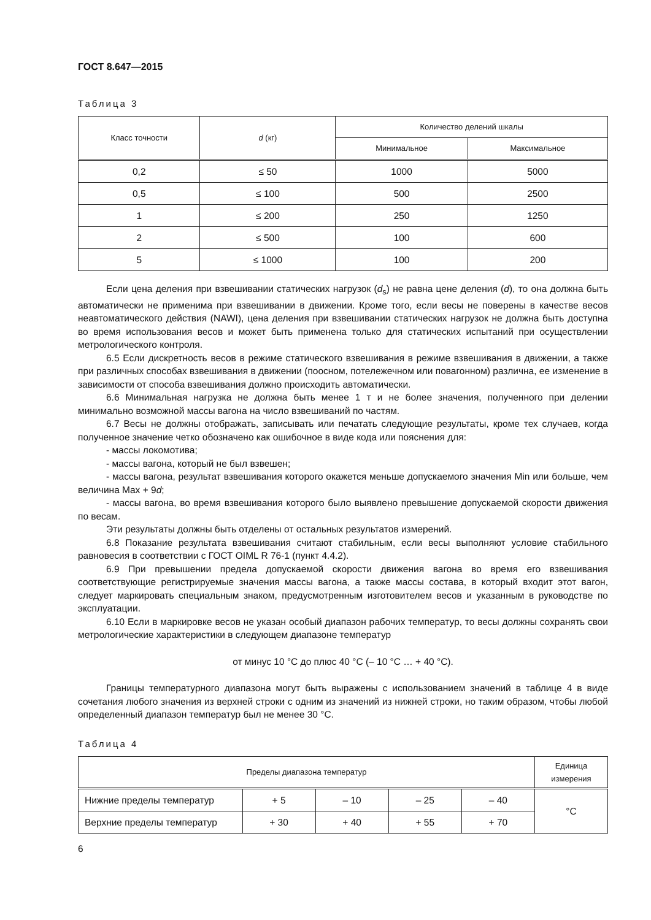ГОСТ 8.647—2015
Таблица 3
| Класс точности | d (кг) | Количество делений шкалы | |
| --- | --- | --- | --- |
| | | Минимальное | Максимальное |
| 0,2 | ≤ 50 | 1000 | 5000 |
| 0,5 | ≤ 100 | 500 | 2500 |
| 1 | ≤ 200 | 250 | 1250 |
| 2 | ≤ 500 | 100 | 600 |
| 5 | ≤ 1000 | 100 | 200 |
Если цена деления при взвешивании статических нагрузок (d<sub>s</sub>) не равна цене деления (d), то она должна быть автоматически не применима при взвешивании в движении. Кроме того, если весы не поверены в качестве весов неавтоматического действия (NAWI), цена деления при взвешивании статических нагрузок не должна быть доступна во время использования весов и может быть применена только для статических испытаний при осуществлении метрологического контроля.
6.5 Если дискретность весов в режиме статического взвешивания в режиме взвешивания в движении, а также при различных способах взвешивания в движении (поосном, потележечном или повагонном) различна, ее изменение в зависимости от способа взвешивания должно происходить автоматически.
6.6 Минимальная нагрузка не должна быть менее 1 т и не более значения, полученного при делении минимально возможной массы вагона на число взвешиваний по частям.
6.7 Весы не должны отображать, записывать или печатать следующие результаты, кроме тех случаев, когда полученное значение четко обозначено как ошибочное в виде кода или пояснения для:
- массы локомотива;
- массы вагона, который не был взвешен;
- массы вагона, результат взвешивания которого окажется меньше допускаемого значения Min или больше, чем величина Max + 9d;
- массы вагона, во время взвешивания которого было выявлено превышение допускаемой скорости движения по весам.
Эти результаты должны быть отделены от остальных результатов измерений.
6.8 Показание результата взвешивания считают стабильным, если весы выполняют условие стабильного равновесия в соответствии с ГОСТ OIML R 76-1 (пункт 4.4.2).
6.9 При превышении предела допускаемой скорости движения вагона во время его взвешивания соответствующие регистрируемые значения массы вагона, а также массы состава, в который входит этот вагон, следует маркировать специальным знаком, предусмотренным изготовителем весов и указанным в руководстве по эксплуатации.
6.10 Если в маркировке весов не указан особый диапазон рабочих температур, то весы должны сохранять свои метрологические характеристики в следующем диапазоне температур
от минус 10 °С до плюс 40 °С (– 10 °С … + 40 °С).
Границы температурного диапазона могут быть выражены с использованием значений в таблице 4 в виде сочетания любого значения из верхней строки с одним из значений из нижней строки, но таким образом, чтобы любой определенный диапазон температур был не менее 30 °С.
Таблица 4
| Пределы диапазона температур | | | | | Единица измерения |
| --- | --- | --- | --- | --- | --- |
| Нижние пределы температур | + 5 | – 10 | – 25 | – 40 | °С |
| Верхние пределы температур | + 30 | + 40 | + 55 | + 70 | |
6